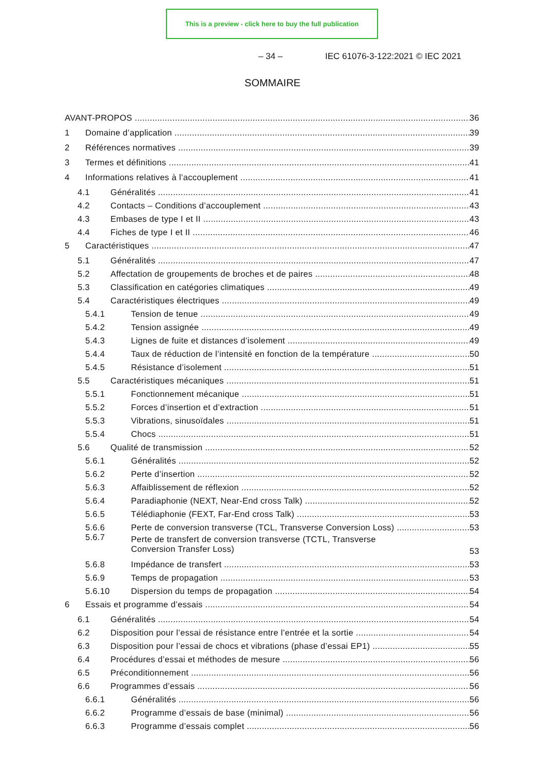This is a preview - click here to buy the full publication
– 34 – IEC 61076-3-122:2021 © IEC 2021
SOMMAIRE
AVANT-PROPOS 36
1 Domaine d’application 39
2 Références normatives 39
3 Termes et définitions 41
4 Informations relatives à l’accouplement 41
4.1 Généralités 41
4.2 Contacts – Conditions d’accouplement 43
4.3 Embases de type I et II 43
4.4 Fiches de type I et II 46
5 Caractéristiques 47
5.1 Généralités 47
5.2 Affectation de groupements de broches et de paires 48
5.3 Classification en catégories climatiques 49
5.4 Caractéristiques électriques 49
5.4.1 Tension de tenue 49
5.4.2 Tension assignée 49
5.4.3 Lignes de fuite et distances d’isolement 49
5.4.4 Taux de réduction de l’intensité en fonction de la température 50
5.4.5 Résistance d’isolement 51
5.5 Caractéristiques mécaniques 51
5.5.1 Fonctionnement mécanique 51
5.5.2 Forces d’insertion et d’extraction 51
5.5.3 Vibrations, sinusoïdales 51
5.5.4 Chocs 51
5.6 Qualité de transmission 52
5.6.1 Généralités 52
5.6.2 Perte d’insertion 52
5.6.3 Affaiblissement de réflexion 52
5.6.4 Paradiaphonie (NEXT, Near-End cross Talk) 52
5.6.5 Télédiaphonie (FEXT, Far-End cross Talk) 53
5.6.6 Perte de conversion transverse (TCL, Transverse Conversion Loss) 53
5.6.7 Perte de transfert de conversion transverse (TCTL, Transverse
Conversion Transfer Loss) 53
5.6.8 Impédance de transfert 53
5.6.9 Temps de propagation 53
5.6.10 Dispersion du temps de propagation 54
6 Essais et programme d’essais 54
6.1 Généralités 54
6.2 Disposition pour l’essai de résistance entre l’entrée et la sortie 54
6.3 Disposition pour l’essai de chocs et vibrations (phase d’essai EP1) 55
6.4 Procédures d’essai et méthodes de mesure 56
6.5 Préconditionnement 56
6.6 Programmes d’essais 56
6.6.1 Généralités 56
6.6.2 Programme d’essais de base (minimal) 56
6.6.3 Programme d’essais complet 56